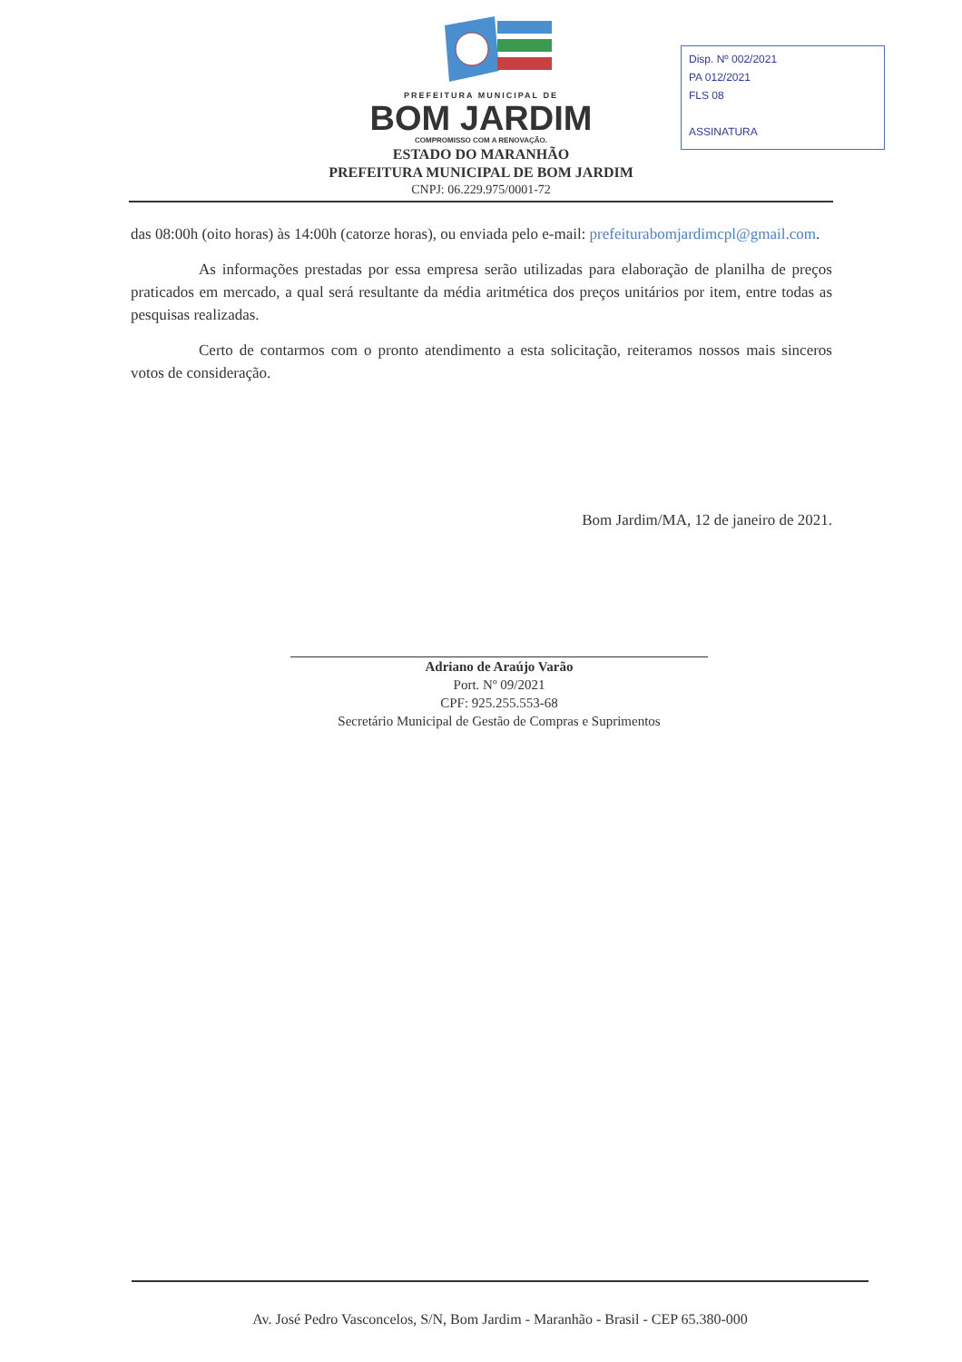Disp. Nº 002/2021
PA 012/2021
FLS 08
ASSINATURA
PREFEITURA MUNICIPAL DE
BOM JARDIM
COMPROMISSO COM A RENOVAÇÃO.
ESTADO DO MARANHÃO
PREFEITURA MUNICIPAL DE BOM JARDIM
CNPJ: 06.229.975/0001-72
das 08:00h (oito horas) às 14:00h (catorze horas), ou enviada pelo e-mail: prefeiturabomjardimcpl@gmail.com.
As informações prestadas por essa empresa serão utilizadas para elaboração de planilha de preços praticados em mercado, a qual será resultante da média aritmética dos preços unitários por item, entre todas as pesquisas realizadas.
Certo de contarmos com o pronto atendimento a esta solicitação, reiteramos nossos mais sinceros votos de consideração.
Bom Jardim/MA, 12 de janeiro de 2021.
Adriano de Araújo Varão
Port. Nº 09/2021
CPF: 925.255.553-68
Secretário Municipal de Gestão de Compras e Suprimentos
Av. José Pedro Vasconcelos, S/N, Bom Jardim - Maranhão - Brasil - CEP 65.380-000